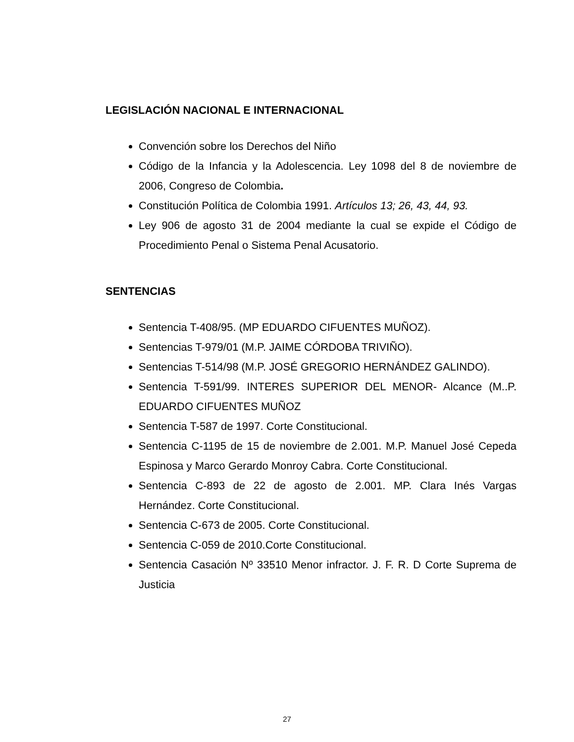LEGISLACIÓN NACIONAL E INTERNACIONAL
Convención sobre los Derechos del Niño
Código de la Infancia y la Adolescencia. Ley 1098 del 8 de noviembre de 2006, Congreso de Colombia.
Constitución Política de Colombia 1991. Artículos 13; 26, 43, 44, 93.
Ley 906 de agosto 31 de 2004 mediante la cual se expide el Código de Procedimiento Penal o Sistema Penal Acusatorio.
SENTENCIAS
Sentencia T-408/95. (MP EDUARDO CIFUENTES MUÑOZ).
Sentencias T-979/01 (M.P. JAIME CÓRDOBA TRIVIÑO).
Sentencias T-514/98 (M.P. JOSÉ GREGORIO HERNÁNDEZ GALINDO).
Sentencia T-591/99. INTERES SUPERIOR DEL MENOR- Alcance (M..P. EDUARDO CIFUENTES MUÑOZ
Sentencia T-587 de 1997. Corte Constitucional.
Sentencia C-1195 de 15 de noviembre de 2.001. M.P. Manuel José Cepeda Espinosa y Marco Gerardo Monroy Cabra. Corte Constitucional.
Sentencia C-893 de 22 de agosto de 2.001. MP. Clara Inés Vargas Hernández. Corte Constitucional.
Sentencia C-673 de 2005. Corte Constitucional.
Sentencia C-059 de 2010.Corte Constitucional.
Sentencia Casación Nº 33510 Menor infractor. J. F. R. D Corte Suprema de Justicia
27